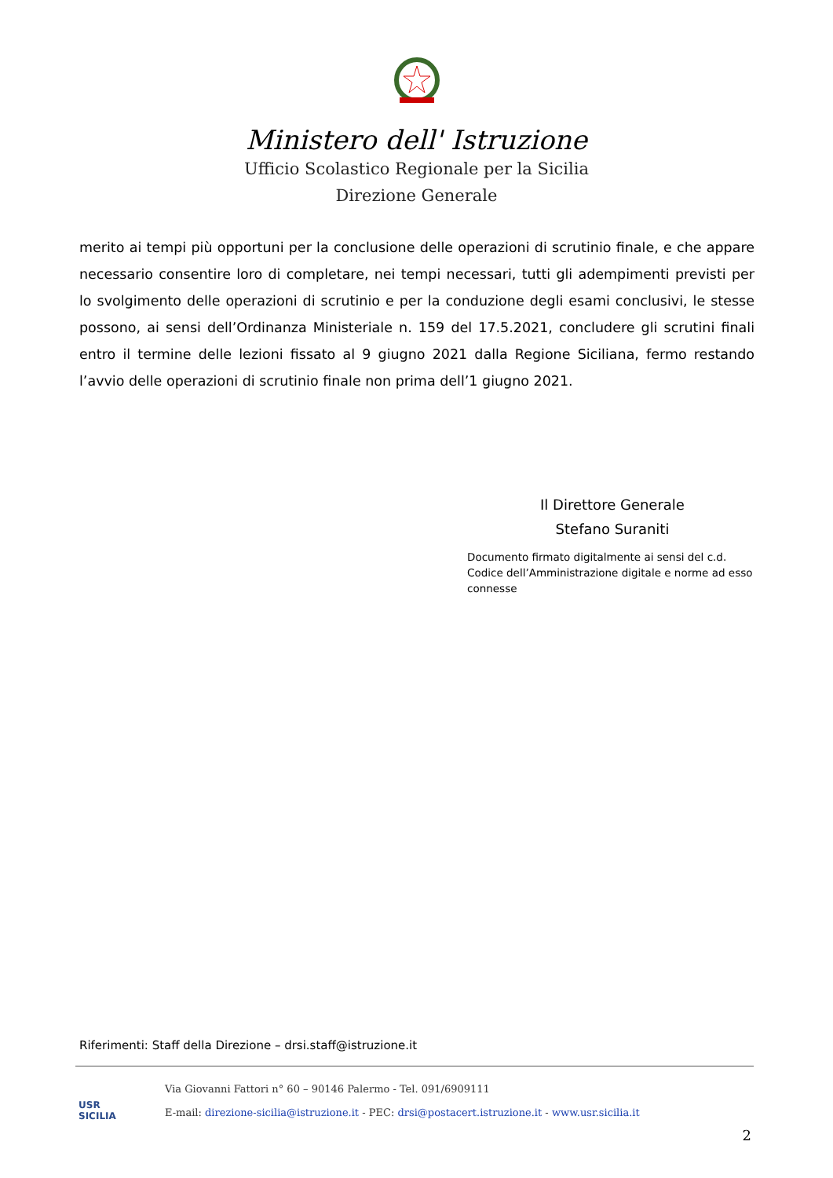Ministero dell' Istruzione
Ufficio Scolastico Regionale per la Sicilia
Direzione Generale
merito ai tempi più opportuni per la conclusione delle operazioni di scrutinio finale, e che appare necessario consentire loro di completare, nei tempi necessari, tutti gli adempimenti previsti per lo svolgimento delle operazioni di scrutinio e per la conduzione degli esami conclusivi, le stesse possono, ai sensi dell’Ordinanza Ministeriale n. 159 del 17.5.2021, concludere gli scrutini finali entro il termine delle lezioni fissato al 9 giugno 2021 dalla Regione Siciliana, fermo restando l’avvio delle operazioni di scrutinio finale non prima dell’1 giugno 2021.
Il Direttore Generale
Stefano Suraniti
Documento firmato digitalmente ai sensi del c.d. Codice dell’Amministrazione digitale e norme ad esso connesse
Riferimenti: Staff della Direzione – drsi.staff@istruzione.it
USR
SICILIA
Via Giovanni Fattori n° 60 – 90146 Palermo - Tel. 091/6909111
E-mail: direzione-sicilia@istruzione.it - PEC: drsi@postacert.istruzione.it - www.usr.sicilia.it
2